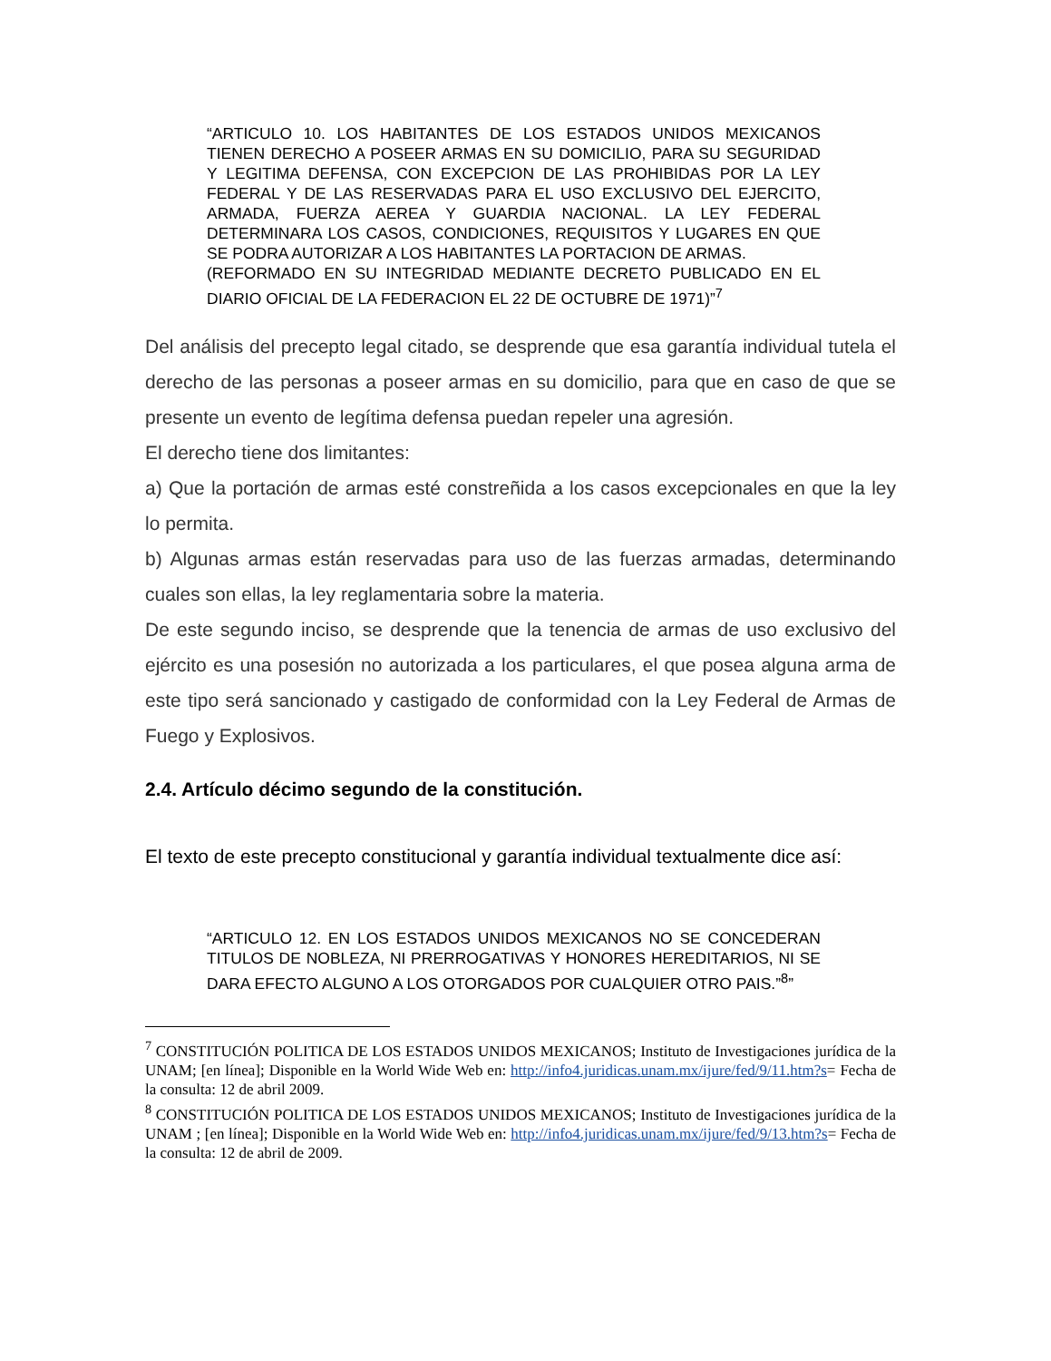“ARTICULO 10. LOS HABITANTES DE LOS ESTADOS UNIDOS MEXICANOS TIENEN DERECHO A POSEER ARMAS EN SU DOMICILIO, PARA SU SEGURIDAD Y LEGITIMA DEFENSA, CON EXCEPCION DE LAS PROHIBIDAS POR LA LEY FEDERAL Y DE LAS RESERVADAS PARA EL USO EXCLUSIVO DEL EJERCITO, ARMADA, FUERZA AEREA Y GUARDIA NACIONAL. LA LEY FEDERAL DETERMINARA LOS CASOS, CONDICIONES, REQUISITOS Y LUGARES EN QUE SE PODRA AUTORIZAR A LOS HABITANTES LA PORTACION DE ARMAS.
(REFORMADO EN SU INTEGRIDAD MEDIANTE DECRETO PUBLICADO EN EL DIARIO OFICIAL DE LA FEDERACION EL 22 DE OCTUBRE DE 1971)”<sup>7</sup>
Del análisis del precepto legal citado, se desprende que esa garantía individual tutela el derecho de las personas a poseer armas en su domicilio, para que en caso de que se presente un evento de legítima defensa puedan repeler una agresión.
El derecho tiene dos limitantes:
a) Que la portación de armas esté constreñida a los casos excepcionales en que la ley lo permita.
b) Algunas armas están reservadas para uso de las fuerzas armadas, determinando cuales son ellas, la ley reglamentaria sobre la materia.
De este segundo inciso, se desprende que la tenencia de armas de uso exclusivo del ejército es una posesión no autorizada a los particulares, el que posea alguna arma de este tipo será sancionado y castigado de conformidad con la Ley Federal de Armas de Fuego y Explosivos.
2.4. Artículo décimo segundo de la constitución.
El texto de este precepto constitucional y garantía individual textualmente dice así:
“ARTICULO 12. EN LOS ESTADOS UNIDOS MEXICANOS NO SE CONCEDERAN TITULOS DE NOBLEZA, NI PRERROGATIVAS Y HONORES HEREDITARIOS, NI SE DARA EFECTO ALGUNO A LOS OTORGADOS POR CUALQUIER OTRO PAIS.”<sup>8</sup>”
<sup>7</sup> CONSTITUCIÓN POLITICA DE LOS ESTADOS UNIDOS MEXICANOS; Instituto de Investigaciones jurídica de la UNAM; [en línea]; Disponible en la World Wide Web en: http://info4.juridicas.unam.mx/ijure/fed/9/11.htm?s= Fecha de la consulta: 12 de abril 2009.
<sup>8</sup> CONSTITUCIÓN POLITICA DE LOS ESTADOS UNIDOS MEXICANOS; Instituto de Investigaciones jurídica de la UNAM ; [en línea]; Disponible en la World Wide Web en: http://info4.juridicas.unam.mx/ijure/fed/9/13.htm?s= Fecha de la consulta: 12 de abril de 2009.